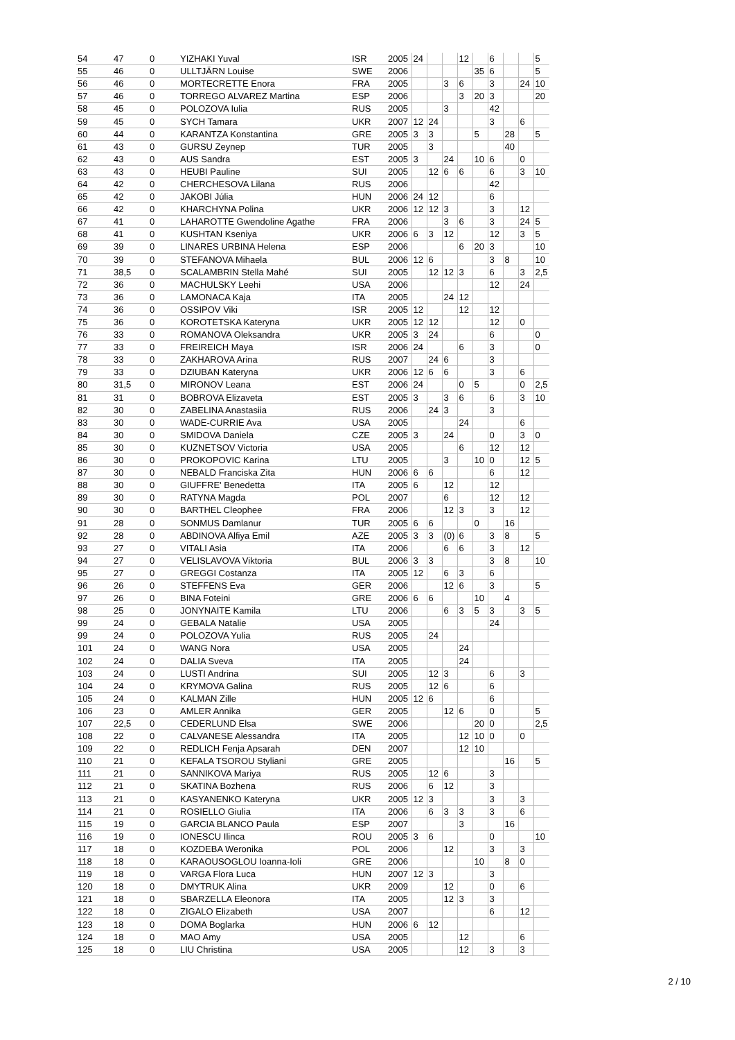| 54 | 47 | 0 | YIZHAKI Yuval | ISR | 2005 | 24 | | | 12 | | 6 | | | 5 |
| 55 | 46 | 0 | ULLTJÄRN Louise | SWE | 2006 | | | | | 35 | 6 | | | 5 |
| 56 | 46 | 0 | MORTECRETTE Enora | FRA | 2005 | | | 3 | 6 | | 3 | | 24 | 10 |
| 57 | 46 | 0 | TORREGO ALVAREZ Martina | ESP | 2006 | | | | 3 | 20 | 3 | | | 20 |
| 58 | 45 | 0 | POLOZOVA Iulia | RUS | 2005 | | | 3 | | | 42 | | | |
| 59 | 45 | 0 | SYCH Tamara | UKR | 2007 | 12 | 24 | | | | 3 | | 6 | |
| 60 | 44 | 0 | KARANTZA Konstantina | GRE | 2005 | 3 | 3 | | | 5 | | 28 | | 5 |
| 61 | 43 | 0 | GURSU Zeynep | TUR | 2005 | | 3 | | | | | 40 | | |
| 62 | 43 | 0 | AUS Sandra | EST | 2005 | 3 | | 24 | | 10 | 6 | | 0 | |
| 63 | 43 | 0 | HEUBI Pauline | SUI | 2005 | | 12 | 6 | 6 | | 6 | | 3 | 10 |
| 64 | 42 | 0 | CHERCHESOVA Lilana | RUS | 2006 | | | | | | 42 | | | |
| 65 | 42 | 0 | JAKOBI Júlia | HUN | 2006 | 24 | 12 | | | | 6 | | | |
| 66 | 42 | 0 | KHARCHYNA Polina | UKR | 2006 | 12 | 12 | 3 | | | 3 | | 12 | |
| 67 | 41 | 0 | LAHAROTTE Gwendoline Agathe | FRA | 2006 | | | 3 | 6 | | 3 | | 24 | 5 |
| 68 | 41 | 0 | KUSHTAN Kseniya | UKR | 2006 | 6 | 3 | 12 | | | 12 | | 3 | 5 |
| 69 | 39 | 0 | LINARES URBINA Helena | ESP | 2006 | | | | 6 | 20 | 3 | | | 10 |
| 70 | 39 | 0 | STEFANOVA Mihaela | BUL | 2006 | 12 | 6 | | | | 3 | 8 | | 10 |
| 71 | 38,5 | 0 | SCALAMBRIN Stella Mahé | SUI | 2005 | | 12 | 12 | 3 | | 6 | | 3 | 2,5 |
| 72 | 36 | 0 | MACHULSKY Leehi | USA | 2006 | | | | | | 12 | | 24 | |
| 73 | 36 | 0 | LAMONACA Kaja | ITA | 2005 | | | 24 | 12 | | | | | |
| 74 | 36 | 0 | OSSIPOV Viki | ISR | 2005 | 12 | | | 12 | | 12 | | | |
| 75 | 36 | 0 | KOROTETSKA Kateryna | UKR | 2005 | 12 | 12 | | | | 12 | | 0 | |
| 76 | 33 | 0 | ROMANOVA Oleksandra | UKR | 2005 | 3 | 24 | | | | 6 | | | 0 |
| 77 | 33 | 0 | FREIREICH Maya | ISR | 2006 | 24 | | | 6 | | 3 | | | 0 |
| 78 | 33 | 0 | ZAKHAROVA Arina | RUS | 2007 | | 24 | 6 | | | 3 | | | |
| 79 | 33 | 0 | DZIUBAN Kateryna | UKR | 2006 | 12 | 6 | 6 | | | 3 | | 6 | |
| 80 | 31,5 | 0 | MIRONOV Leana | EST | 2006 | 24 | | | 0 | 5 | | | 0 | 2,5 |
| 81 | 31 | 0 | BOBROVA Elizaveta | EST | 2005 | 3 | | 3 | 6 | | 6 | | 3 | 10 |
| 82 | 30 | 0 | ZABELINA Anastasiia | RUS | 2006 | | 24 | 3 | | | 3 | | | |
| 83 | 30 | 0 | WADE-CURRIE Ava | USA | 2005 | | | | 24 | | | | 6 | |
| 84 | 30 | 0 | SMIDOVA Daniela | CZE | 2005 | 3 | | 24 | | | 0 | | 3 | 0 |
| 85 | 30 | 0 | KUZNETSOV Victoria | USA | 2005 | | | | 6 | | 12 | | 12 | |
| 86 | 30 | 0 | PROKOPOVIC Karina | LTU | 2005 | | | 3 | | 10 | 0 | | 12 | 5 |
| 87 | 30 | 0 | NEBALD Franciska Zita | HUN | 2006 | 6 | 6 | | | | 6 | | 12 | |
| 88 | 30 | 0 | GIUFFRE' Benedetta | ITA | 2005 | 6 | | 12 | | | 12 | | | |
| 89 | 30 | 0 | RATYNA Magda | POL | 2007 | | | 6 | | | 12 | | 12 | |
| 90 | 30 | 0 | BARTHEL Cleophee | FRA | 2006 | | | 12 | 3 | | 3 | | 12 | |
| 91 | 28 | 0 | SONMUS Damlanur | TUR | 2005 | 6 | 6 | | | 0 | | 16 | | |
| 92 | 28 | 0 | ABDINOVA Alfiya Emil | AZE | 2005 | 3 | 3 | (0) | 6 | | 3 | 8 | | 5 |
| 93 | 27 | 0 | VITALI Asia | ITA | 2006 | | | 6 | 6 | | 3 | | 12 | |
| 94 | 27 | 0 | VELISLAVOVA Viktoria | BUL | 2006 | 3 | 3 | | | | 3 | 8 | | 10 |
| 95 | 27 | 0 | GREGGI Costanza | ITA | 2005 | 12 | | 6 | 3 | | 6 | | | |
| 96 | 26 | 0 | STEFFENS Eva | GER | 2006 | | | 12 | 6 | | 3 | | | 5 |
| 97 | 26 | 0 | BINA Foteini | GRE | 2006 | 6 | 6 | | | 10 | | 4 | | |
| 98 | 25 | 0 | JONYNAITE Kamila | LTU | 2006 | | | 6 | 3 | 5 | 3 | | 3 | 5 |
| 99 | 24 | 0 | GEBALA Natalie | USA | 2005 | | | | | | 24 | | | |
| 99 | 24 | 0 | POLOZOVA Yulia | RUS | 2005 | | 24 | | | | | | | |
| 101 | 24 | 0 | WANG Nora | USA | 2005 | | | | 24 | | | | | |
| 102 | 24 | 0 | DALIA Sveva | ITA | 2005 | | | | 24 | | | | | |
| 103 | 24 | 0 | LUSTI Andrina | SUI | 2005 | | 12 | 3 | | | 6 | | 3 | |
| 104 | 24 | 0 | KRYMOVA Galina | RUS | 2005 | | 12 | 6 | | | 6 | | | |
| 105 | 24 | 0 | KALMAN Zille | HUN | 2005 | 12 | 6 | | | | 6 | | | |
| 106 | 23 | 0 | AMLER Annika | GER | 2005 | | | 12 | 6 | | 0 | | | 5 |
| 107 | 22,5 | 0 | CEDERLUND Elsa | SWE | 2006 | | | | | 20 | 0 | | | 2,5 |
| 108 | 22 | 0 | CALVANESE Alessandra | ITA | 2005 | | | | 12 | 10 | 0 | | 0 | |
| 109 | 22 | 0 | REDLICH Fenja Apsarah | DEN | 2007 | | | | 12 | 10 | | | | |
| 110 | 21 | 0 | KEFALA TSOROU Styliani | GRE | 2005 | | | | | | | 16 | | 5 |
| 111 | 21 | 0 | SANNIKOVA Mariya | RUS | 2005 | | 12 | 6 | | | 3 | | | |
| 112 | 21 | 0 | SKATINA Bozhena | RUS | 2006 | | 6 | 12 | | | 3 | | | |
| 113 | 21 | 0 | KASYANENKO Kateryna | UKR | 2005 | 12 | 3 | | | | 3 | | 3 | |
| 114 | 21 | 0 | ROSIELLO Giulia | ITA | 2006 | | 6 | 3 | 3 | | 3 | | 6 | |
| 115 | 19 | 0 | GARCIA BLANCO Paula | ESP | 2007 | | | | 3 | | | 16 | | |
| 116 | 19 | 0 | IONESCU Ilinca | ROU | 2005 | 3 | 6 | | | | 0 | | | 10 |
| 117 | 18 | 0 | KOZDEBA Weronika | POL | 2006 | | | 12 | | | 3 | | 3 | |
| 118 | 18 | 0 | KARAOUSOGLOU Ioanna-Ioli | GRE | 2006 | | | | | 10 | | 8 | 0 | |
| 119 | 18 | 0 | VARGA Flora Luca | HUN | 2007 | 12 | 3 | | | | 3 | | | |
| 120 | 18 | 0 | DMYTRUK Alina | UKR | 2009 | | | 12 | | | 0 | | 6 | |
| 121 | 18 | 0 | SBARZELLA Eleonora | ITA | 2005 | | | 12 | 3 | | 3 | | | |
| 122 | 18 | 0 | ZIGALO Elizabeth | USA | 2007 | | | | | | 6 | | 12 | |
| 123 | 18 | 0 | DOMA Boglarka | HUN | 2006 | 6 | 12 | | | | | | | |
| 124 | 18 | 0 | MAO Amy | USA | 2005 | | | | 12 | | | | 6 | |
| 125 | 18 | 0 | LIU Christina | USA | 2005 | | | | 12 | | 3 | | 3 | |
2 / 10